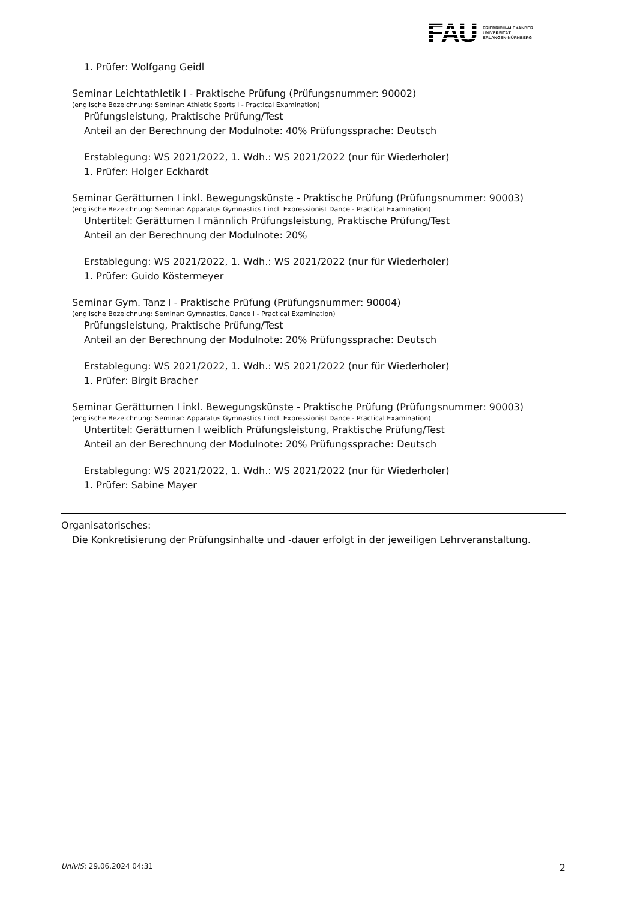FAU
FRIEDRICH-ALEXANDER
UNIVERSITÄT
ERLANGEN-NÜRNBERG
1. Prüfer: Wolfgang Geidl
Seminar Leichtathletik I - Praktische Prüfung (Prüfungsnummer: 90002)
(englische Bezeichnung: Seminar: Athletic Sports I - Practical Examination)
Prüfungsleistung, Praktische Prüfung/Test
Anteil an der Berechnung der Modulnote: 40% Prüfungssprache: Deutsch
Erstablegung: WS 2021/2022, 1. Wdh.: WS 2021/2022 (nur für Wiederholer)
1. Prüfer: Holger Eckhardt
Seminar Gerätturnen I inkl. Bewegungskünste - Praktische Prüfung (Prüfungsnummer: 90003)
(englische Bezeichnung: Seminar: Apparatus Gymnastics I incl. Expressionist Dance - Practical Examination)
Untertitel: Gerätturnen I männlich Prüfungsleistung, Praktische Prüfung/Test
Anteil an der Berechnung der Modulnote: 20%
Erstablegung: WS 2021/2022, 1. Wdh.: WS 2021/2022 (nur für Wiederholer)
1. Prüfer: Guido Köstermeyer
Seminar Gym. Tanz I - Praktische Prüfung (Prüfungsnummer: 90004)
(englische Bezeichnung: Seminar: Gymnastics, Dance I - Practical Examination)
Prüfungsleistung, Praktische Prüfung/Test
Anteil an der Berechnung der Modulnote: 20% Prüfungssprache: Deutsch
Erstablegung: WS 2021/2022, 1. Wdh.: WS 2021/2022 (nur für Wiederholer)
1. Prüfer: Birgit Bracher
Seminar Gerätturnen I inkl. Bewegungskünste - Praktische Prüfung (Prüfungsnummer: 90003)
(englische Bezeichnung: Seminar: Apparatus Gymnastics I incl. Expressionist Dance - Practical Examination)
Untertitel: Gerätturnen I weiblich Prüfungsleistung, Praktische Prüfung/Test
Anteil an der Berechnung der Modulnote: 20% Prüfungssprache: Deutsch
Erstablegung: WS 2021/2022, 1. Wdh.: WS 2021/2022 (nur für Wiederholer)
1. Prüfer: Sabine Mayer
Organisatorisches:
Die Konkretisierung der Prüfungsinhalte und -dauer erfolgt in der jeweiligen Lehrveranstaltung.
UnivIS: 29.06.2024 04:31 2